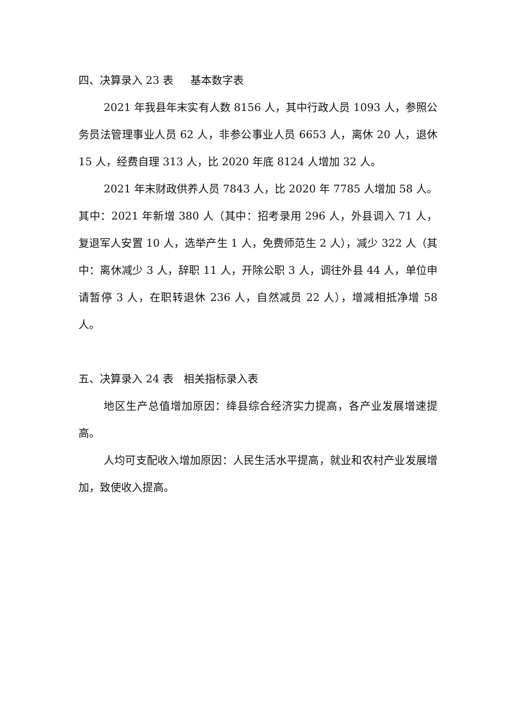四、决算录入 23 表 基本数字表
2021 年我县年末实有人数 8156 人，其中行政人员 1093 人，参照公务员法管理事业人员 62 人，非参公事业人员 6653 人，离休 20 人，退休 15 人，经费自理 313 人，比 2020 年底 8124 人增加 32 人。
2021 年末财政供养人员 7843 人，比 2020 年 7785 人增加 58 人。其中：2021 年新增 380 人（其中：招考录用 296 人，外县调入 71 人，复退军人安置 10 人，选举产生 1 人，免费师范生 2 人），减少 322 人（其中：离休减少 3 人，辞职 11 人，开除公职 3 人，调往外县 44 人，单位申请暂停 3 人，在职转退休 236 人，自然减员 22 人），增减相抵净增 58 人。
五、决算录入 24 表 相关指标录入表
地区生产总值增加原因：绛县综合经济实力提高，各产业发展增速提高。
人均可支配收入增加原因：人民生活水平提高，就业和农村产业发展增加，致使收入提高。